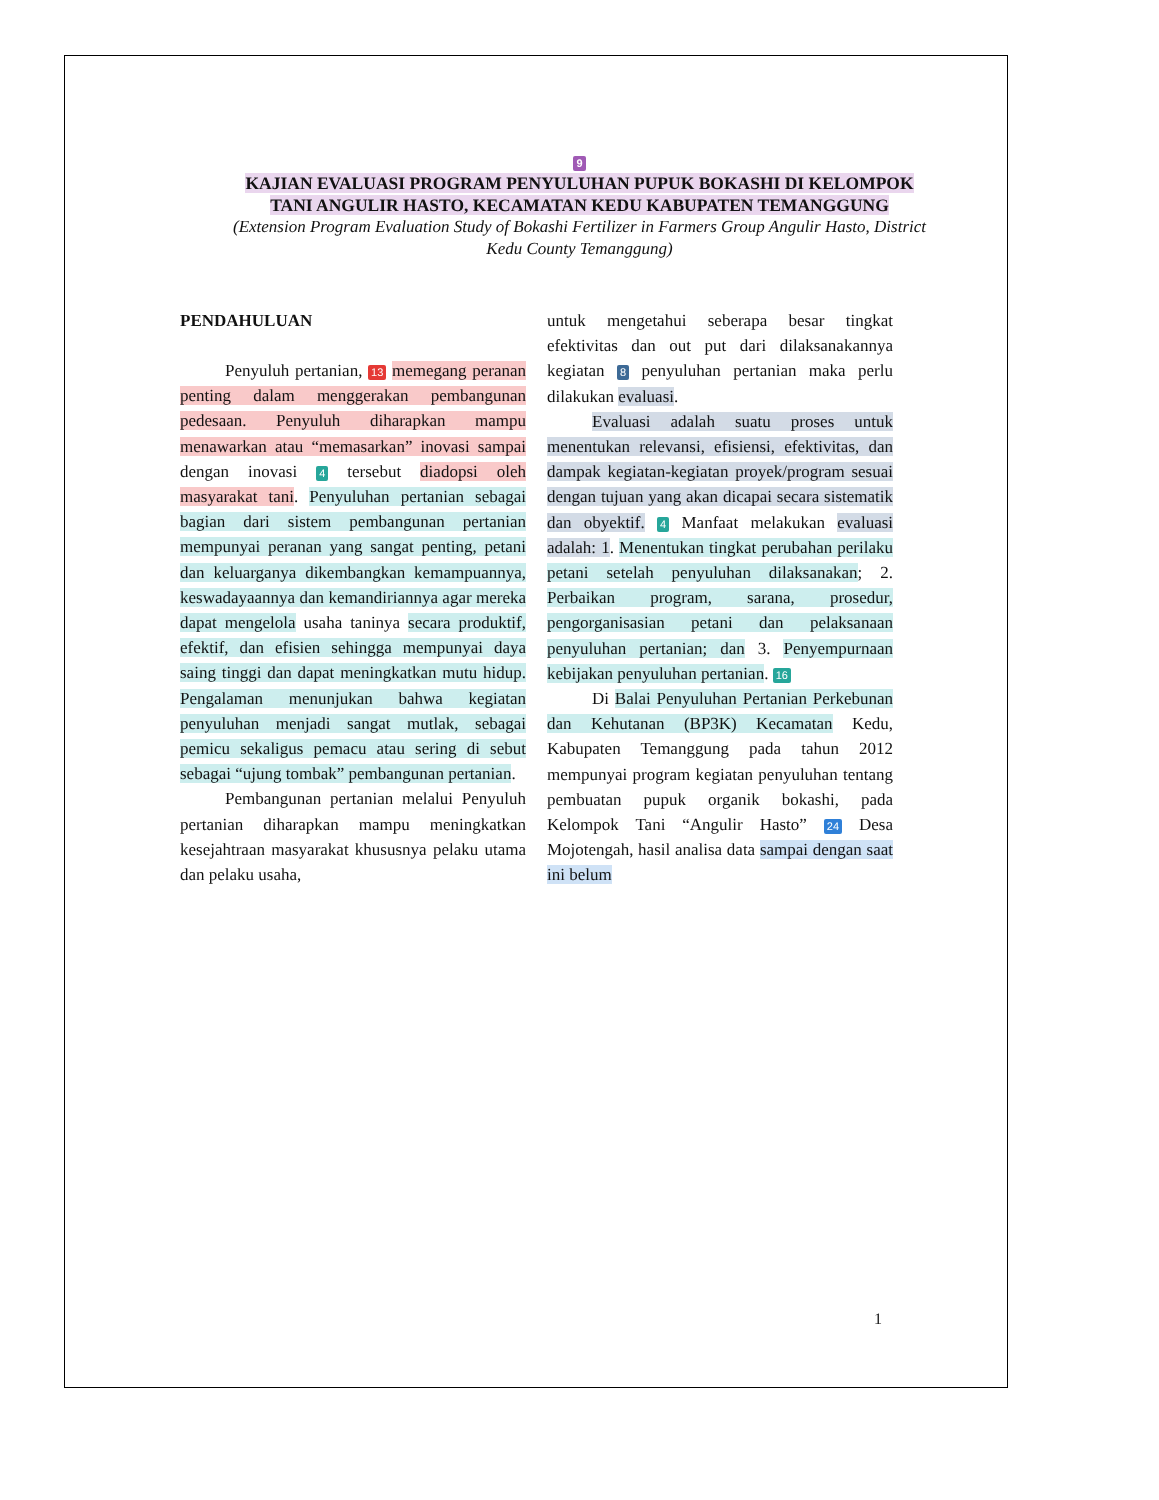9
KAJIAN EVALUASI PROGRAM PENYULUHAN PUPUK BOKASHI DI KELOMPOK TANI ANGULIR HASTO, KECAMATAN KEDU KABUPATEN TEMANGGUNG
(Extension Program Evaluation Study of Bokashi Fertilizer in Farmers Group Angulir Hasto, District Kedu County Temanggung)
PENDAHULUAN
Penyuluh pertanian, 13 memegang peranan penting dalam menggerakan pembangunan pedesaan. Penyuluh diharapkan mampu menawarkan atau “memasarkan” inovasi sampai dengan inovasi 4 tersebut diadopsi oleh masyarakat tani. Penyuluhan pertanian sebagai bagian dari sistem pembangunan pertanian mempunyai peranan yang sangat penting, petani dan keluarganya dikembangkan kemampuannya, keswadayaannya dan kemandiriannya agar mereka dapat mengelola usaha taninya secara produktif, efektif, dan efisien sehingga mempunyai daya saing tinggi dan dapat meningkatkan mutu hidup. Pengalaman menunjukan bahwa kegiatan penyuluhan menjadi sangat mutlak, sebagai pemicu sekaligus pemacu atau sering di sebut sebagai “ujung tombak” pembangunan pertanian.
Pembangunan pertanian melalui Penyuluh pertanian diharapkan mampu meningkatkan kesejahtraan masyarakat khususnya pelaku utama dan pelaku usaha,
untuk mengetahui seberapa besar tingkat efektivitas dan out put dari dilaksanakannya kegiatan 8 penyuluhan pertanian maka perlu dilakukan evaluasi.
Evaluasi adalah suatu proses untuk menentukan relevansi, efisiensi, efektivitas, dan dampak kegiatan-kegiatan proyek/program sesuai dengan tujuan yang akan dicapai secara sistematik dan obyektif. 4 Manfaat melakukan evaluasi adalah: 1. Menentukan tingkat perubahan perilaku petani setelah penyuluhan dilaksanakan; 2. Perbaikan program, sarana, prosedur, pengorganisasian petani dan pelaksanaan penyuluhan pertanian; dan 3. Penyempurnaan kebijakan penyuluhan pertanian. 16
Di Balai Penyuluhan Pertanian Perkebunan dan Kehutanan (BP3K) Kecamatan Kedu, Kabupaten Temanggung pada tahun 2012 mempunyai program kegiatan penyuluhan tentang pembuatan pupuk organik bokashi, pada Kelompok Tani “Angulir Hasto” 24 Desa Mojotengah, hasil analisa data sampai dengan saat ini belum
1